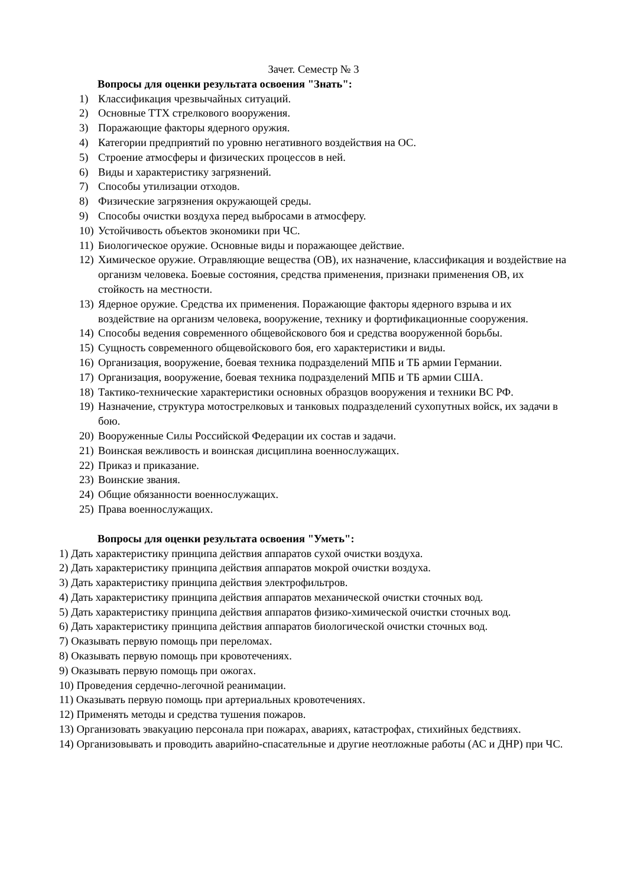Зачет. Семестр № 3
Вопросы для оценки результата освоения "Знать":
1) Классификация чрезвычайных ситуаций.
2) Основные ТТХ стрелкового вооружения.
3) Поражающие факторы ядерного оружия.
4) Категории предприятий по уровню негативного воздействия на ОС.
5) Строение атмосферы и физических процессов в ней.
6) Виды и характеристику загрязнений.
7) Способы утилизации отходов.
8) Физические загрязнения окружающей среды.
9) Способы очистки воздуха перед выбросами в атмосферу.
10) Устойчивость объектов экономики при ЧС.
11) Биологическое оружие. Основные виды и поражающее действие.
12) Химическое оружие. Отравляющие вещества (ОВ), их назначение, классификация и воздействие на организм человека. Боевые состояния, средства применения, признаки применения ОВ, их стойкость на местности.
13) Ядерное оружие. Средства их применения. Поражающие факторы ядерного взрыва и их воздействие на организм человека, вооружение, технику и фортификационные сооружения.
14) Способы ведения современного общевойскового боя и средства вооруженной борьбы.
15) Сущность современного общевойскового боя, его характеристики и виды.
16) Организация, вооружение, боевая техника подразделений МПБ и ТБ армии Германии.
17) Организация, вооружение, боевая техника подразделений МПБ и ТБ армии США.
18) Тактико-технические характеристики основных образцов вооружения и техники ВС РФ.
19) Назначение, структура мотострелковых и танковых подразделений сухопутных войск, их задачи в бою.
20) Вооруженные Силы Российской Федерации их состав и задачи.
21) Воинская вежливость и воинская дисциплина военнослужащих.
22) Приказ и приказание.
23) Воинские звания.
24) Общие обязанности военнослужащих.
25) Права военнослужащих.
Вопросы для оценки результата освоения "Уметь":
1) Дать характеристику принципа действия аппаратов сухой очистки воздуха.
2) Дать характеристику принципа действия аппаратов мокрой очистки воздуха.
3) Дать характеристику принципа действия электрофильтров.
4) Дать характеристику принципа действия аппаратов механической очистки сточных вод.
5) Дать характеристику принципа действия аппаратов физико-химической очистки сточных вод.
6) Дать характеристику принципа действия аппаратов биологической очистки сточных вод.
7) Оказывать первую помощь при переломах.
8) Оказывать первую помощь при кровотечениях.
9) Оказывать первую помощь при ожогах.
10) Проведения сердечно-легочной реанимации.
11) Оказывать первую помощь при артериальных кровотечениях.
12) Применять методы и средства тушения пожаров.
13) Организовать эвакуацию персонала при пожарах, авариях, катастрофах, стихийных бедствиях.
14) Организовывать и проводить аварийно-спасательные и другие неотложные работы (АС и ДНР) при ЧС.